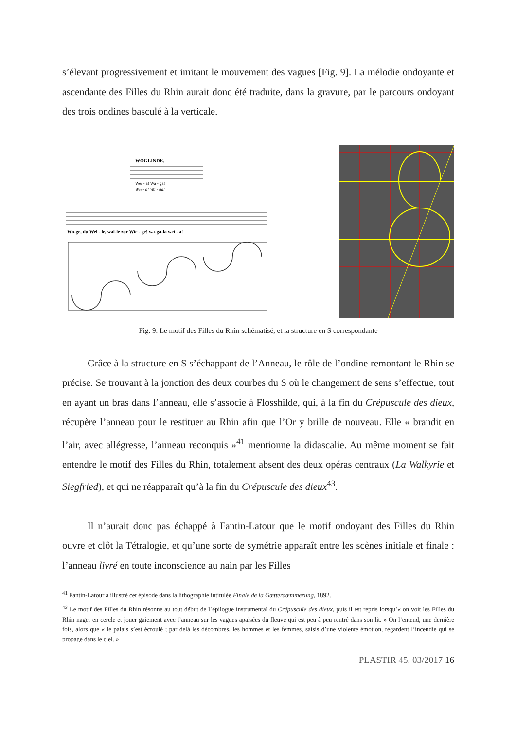s’élevant progressivement et imitant le mouvement des vagues [Fig. 9]. La mélodie ondoyante et ascendante des Filles du Rhin aurait donc été traduite, dans la gravure, par le parcours ondoyant des trois ondines basculé à la verticale.
WOGLINDE.
Wei - a! Wa - ga!
Wei - a! Wa - ga!
Wo-ge, du Wel - le, wal-le zur Wie - ge! wa-ga-la wei - a!
Fig. 9. Le motif des Filles du Rhin schématisé, et la structure en S correspondante
Grâce à la structure en S s’échappant de l’Anneau, le rôle de l’ondine remontant le Rhin se précise. Se trouvant à la jonction des deux courbes du S où le changement de sens s’effectue, tout en ayant un bras dans l’anneau, elle s’associe à Flosshilde, qui, à la fin du Crépuscule des dieux, récupère l’anneau pour le restituer au Rhin afin que l’Or y brille de nouveau. Elle « brandit en l’air, avec allégresse, l’anneau reconquis »<sup>41</sup> mentionne la didascalie. Au même moment se fait entendre le motif des Filles du Rhin, totalement absent des deux opéras centraux (La Walkyrie et Siegfried), et qui ne réapparaît qu’à la fin du Crépuscule des dieux<sup>43</sup>.
Il n’aurait donc pas échappé à Fantin-Latour que le motif ondoyant des Filles du Rhin ouvre et clôt la Tétralogie, et qu’une sorte de symétrie apparaît entre les scènes initiale et finale : l’anneau livré en toute inconscience au nain par les Filles
<sup>41</sup> Fantin-Latour a illustré cet épisode dans la lithographie intitulée Finale de la Gœtterdœmmerung, 1892.
<sup>43</sup> Le motif des Filles du Rhin résonne au tout début de l’épilogue instrumental du Crépuscule des dieux, puis il est repris lorsqu’« on voit les Filles du Rhin nager en cercle et jouer gaiement avec l’anneau sur les vagues apaisées du fleuve qui est peu à peu rentré dans son lit. » On l’entend, une dernière fois, alors que « le palais s’est écroulé ; par delà les décombres, les hommes et les femmes, saisis d’une violente émotion, regardent l’incendie qui se propage dans le ciel. »
PLASTIR 45, 03/2017 16